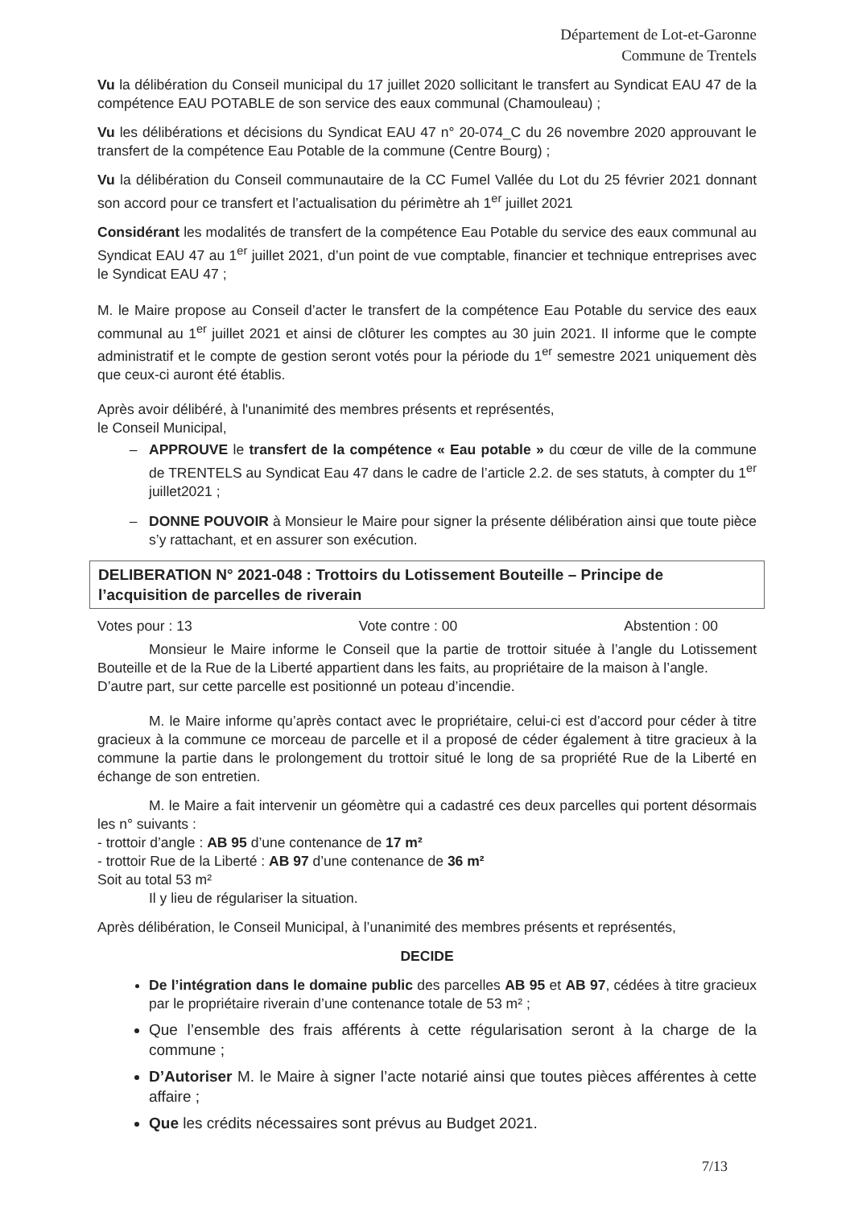Département de Lot-et-Garonne
Commune de Trentels
Vu la délibération du Conseil municipal du 17 juillet 2020 sollicitant le transfert au Syndicat EAU 47 de la compétence EAU POTABLE de son service des eaux communal (Chamouleau) ;
Vu les délibérations et décisions du Syndicat EAU 47 n° 20-074_C du 26 novembre 2020 approuvant le transfert de la compétence Eau Potable de la commune (Centre Bourg) ;
Vu la délibération du Conseil communautaire de la CC Fumel Vallée du Lot du 25 février 2021 donnant son accord pour ce transfert et l’actualisation du périmètre ah 1<sup>er</sup> juillet 2021
Considérant les modalités de transfert de la compétence Eau Potable du service des eaux communal au Syndicat EAU 47 au 1<sup>er</sup> juillet 2021, d’un point de vue comptable, financier et technique entreprises avec le Syndicat EAU 47 ;
M. le Maire propose au Conseil d’acter le transfert de la compétence Eau Potable du service des eaux communal au 1<sup>er</sup> juillet 2021 et ainsi de clôturer les comptes au 30 juin 2021. Il informe que le compte administratif et le compte de gestion seront votés pour la période du 1<sup>er</sup> semestre 2021 uniquement dès que ceux-ci auront été établis.
Après avoir délibéré, à l'unanimité des membres présents et représentés,
le Conseil Municipal,
APPROUVE le transfert de la compétence « Eau potable » du cœur de ville de la commune de TRENTELS au Syndicat Eau 47 dans le cadre de l’article 2.2. de ses statuts, à compter du 1<sup>er</sup> juillet2021 ;
DONNE POUVOIR à Monsieur le Maire pour signer la présente délibération ainsi que toute pièce s’y rattachant, et en assurer son exécution.
DELIBERATION N° 2021-048 : Trottoirs du Lotissement Bouteille – Principe de l’acquisition de parcelles de riverain
Votes pour : 13 Vote contre : 00 Abstention : 00
Monsieur le Maire informe le Conseil que la partie de trottoir située à l’angle du Lotissement Bouteille et de la Rue de la Liberté appartient dans les faits, au propriétaire de la maison à l’angle.
D’autre part, sur cette parcelle est positionné un poteau d’incendie.
M. le Maire informe qu’après contact avec le propriétaire, celui-ci est d’accord pour céder à titre gracieux à la commune ce morceau de parcelle et il a proposé de céder également à titre gracieux à la commune la partie dans le prolongement du trottoir situé le long de sa propriété Rue de la Liberté en échange de son entretien.
M. le Maire a fait intervenir un géomètre qui a cadastré ces deux parcelles qui portent désormais les n° suivants :
- trottoir d’angle : AB 95 d’une contenance de 17 m²
- trottoir Rue de la Liberté : AB 97 d’une contenance de 36 m²
Soit au total 53 m²
Il y lieu de régulariser la situation.
Après délibération, le Conseil Municipal, à l’unanimité des membres présents et représentés,
DECIDE
De l’intégration dans le domaine public des parcelles AB 95 et AB 97, cédées à titre gracieux par le propriétaire riverain d’une contenance totale de 53 m² ;
Que l’ensemble des frais afférents à cette régularisation seront à la charge de la commune ;
D’Autoriser M. le Maire à signer l’acte notarié ainsi que toutes pièces afférentes à cette affaire ;
Que les crédits nécessaires sont prévus au Budget 2021.
7/13